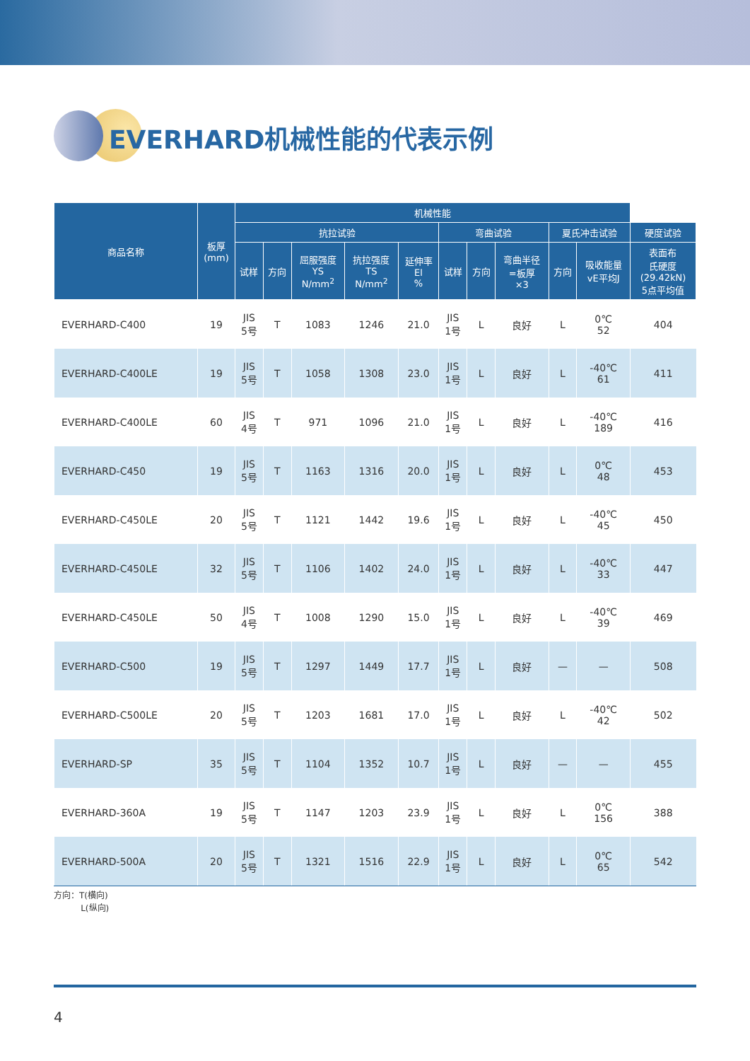EVERHARD机械性能的代表示例
| 商品名称 | 板厚 (mm) | 机械性能 | | | | | | | | | | |
| --- | --- | --- | --- | --- | --- | --- | --- | --- | --- | --- | --- | --- |
| | | 抗拉试验 | | | | | 弯曲试验 | | | 夏氏冲击试验 | | 硬度试验 |
| | | 试样 | 方向 | 屈服强度 YS N/mm<sup>2</sup> | 抗拉强度 TS N/mm<sup>2</sup> | 延伸率 El % | 试样 | 方向 | 弯曲半径 =板厚 ×3 | 方向 | 吸收能量 vE平均J | 表面布 氏硬度 (29.42kN) 5点平均值 |
| EVERHARD-C400 | 19 | JIS 5号 | T | 1083 | 1246 | 21.0 | JIS 1号 | L | 良好 | L | 0℃ 52 | 404 |
| EVERHARD-C400LE | 19 | JIS 5号 | T | 1058 | 1308 | 23.0 | JIS 1号 | L | 良好 | L | -40℃ 61 | 411 |
| EVERHARD-C400LE | 60 | JIS 4号 | T | 971 | 1096 | 21.0 | JIS 1号 | L | 良好 | L | -40℃ 189 | 416 |
| EVERHARD-C450 | 19 | JIS 5号 | T | 1163 | 1316 | 20.0 | JIS 1号 | L | 良好 | L | 0℃ 48 | 453 |
| EVERHARD-C450LE | 20 | JIS 5号 | T | 1121 | 1442 | 19.6 | JIS 1号 | L | 良好 | L | -40℃ 45 | 450 |
| EVERHARD-C450LE | 32 | JIS 5号 | T | 1106 | 1402 | 24.0 | JIS 1号 | L | 良好 | L | -40℃ 33 | 447 |
| EVERHARD-C450LE | 50 | JIS 4号 | T | 1008 | 1290 | 15.0 | JIS 1号 | L | 良好 | L | -40℃ 39 | 469 |
| EVERHARD-C500 | 19 | JIS 5号 | T | 1297 | 1449 | 17.7 | JIS 1号 | L | 良好 | — | — | 508 |
| EVERHARD-C500LE | 20 | JIS 5号 | T | 1203 | 1681 | 17.0 | JIS 1号 | L | 良好 | L | -40℃ 42 | 502 |
| EVERHARD-SP | 35 | JIS 5号 | T | 1104 | 1352 | 10.7 | JIS 1号 | L | 良好 | — | — | 455 |
| EVERHARD-360A | 19 | JIS 5号 | T | 1147 | 1203 | 23.9 | JIS 1号 | L | 良好 | L | 0℃ 156 | 388 |
| EVERHARD-500A | 20 | JIS 5号 | T | 1321 | 1516 | 22.9 | JIS 1号 | L | 良好 | L | 0℃ 65 | 542 |
方向：T(横向)
L(纵向)
4